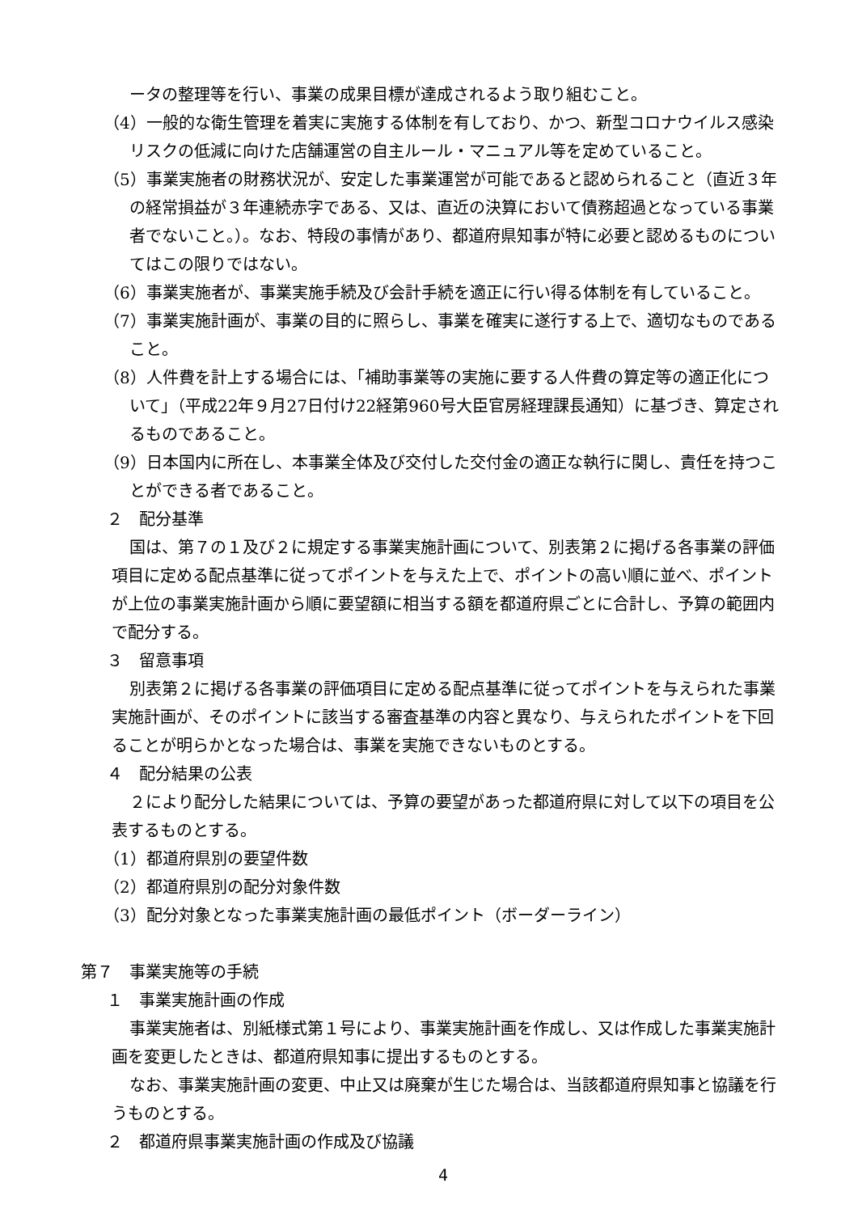ータの整理等を行い、事業の成果目標が達成されるよう取り組むこと。
（4）一般的な衛生管理を着実に実施する体制を有しており、かつ、新型コロナウイルス感染リスクの低減に向けた店舗運営の自主ルール・マニュアル等を定めていること。
（5）事業実施者の財務状況が、安定した事業運営が可能であると認められること（直近３年の経常損益が３年連続赤字である、又は、直近の決算において債務超過となっている事業者でないこと。）。なお、特段の事情があり、都道府県知事が特に必要と認めるものについてはこの限りではない。
（6）事業実施者が、事業実施手続及び会計手続を適正に行い得る体制を有していること。
（7）事業実施計画が、事業の目的に照らし、事業を確実に遂行する上で、適切なものであること。
（8）人件費を計上する場合には、「補助事業等の実施に要する人件費の算定等の適正化について」（平成22年９月27日付け22経第960号大臣官房経理課長通知）に基づき、算定されるものであること。
（9）日本国内に所在し、本事業全体及び交付した交付金の適正な執行に関し、責任を持つことができる者であること。
２　配分基準
国は、第７の１及び２に規定する事業実施計画について、別表第２に掲げる各事業の評価項目に定める配点基準に従ってポイントを与えた上で、ポイントの高い順に並べ、ポイントが上位の事業実施計画から順に要望額に相当する額を都道府県ごとに合計し、予算の範囲内で配分する。
３　留意事項
別表第２に掲げる各事業の評価項目に定める配点基準に従ってポイントを与えられた事業実施計画が、そのポイントに該当する審査基準の内容と異なり、与えられたポイントを下回ることが明らかとなった場合は、事業を実施できないものとする。
４　配分結果の公表
２により配分した結果については、予算の要望があった都道府県に対して以下の項目を公表するものとする。
（1）都道府県別の要望件数
（2）都道府県別の配分対象件数
（3）配分対象となった事業実施計画の最低ポイント（ボーダーライン）
第７　事業実施等の手続
１　事業実施計画の作成
事業実施者は、別紙様式第１号により、事業実施計画を作成し、又は作成した事業実施計画を変更したときは、都道府県知事に提出するものとする。
なお、事業実施計画の変更、中止又は廃棄が生じた場合は、当該都道府県知事と協議を行うものとする。
２　都道府県事業実施計画の作成及び協議
4